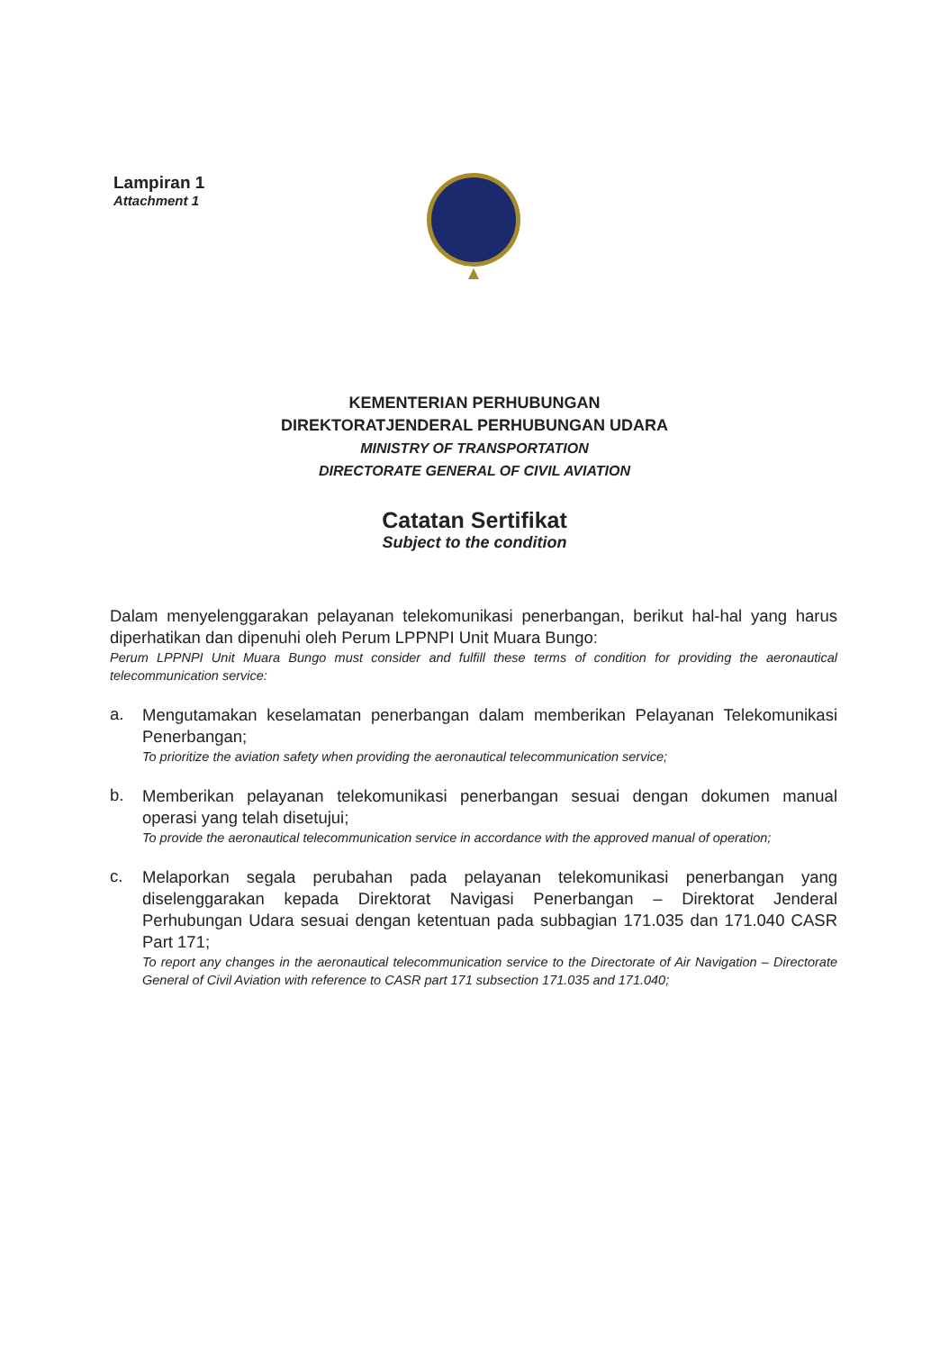Lampiran 1
Attachment 1
KEMENTERIAN PERHUBUNGAN
DIREKTORATJENDERAL PERHUBUNGAN UDARA
MINISTRY OF TRANSPORTATION
DIRECTORATE GENERAL OF CIVIL AVIATION
Catatan Sertifikat
Subject to the condition
Dalam menyelenggarakan pelayanan telekomunikasi penerbangan, berikut hal-hal yang harus diperhatikan dan dipenuhi oleh Perum LPPNPI Unit Muara Bungo:
Perum LPPNPI Unit Muara Bungo must consider and fulfill these terms of condition for providing the aeronautical telecommunication service:
a.
Mengutamakan keselamatan penerbangan dalam memberikan Pelayanan Telekomunikasi Penerbangan;
To prioritize the aviation safety when providing the aeronautical telecommunication service;
b.
Memberikan pelayanan telekomunikasi penerbangan sesuai dengan dokumen manual operasi yang telah disetujui;
To provide the aeronautical telecommunication service in accordance with the approved manual of operation;
c.
Melaporkan segala perubahan pada pelayanan telekomunikasi penerbangan yang diselenggarakan kepada Direktorat Navigasi Penerbangan – Direktorat Jenderal Perhubungan Udara sesuai dengan ketentuan pada subbagian 171.035 dan 171.040 CASR Part 171;
To report any changes in the aeronautical telecommunication service to the Directorate of Air Navigation – Directorate General of Civil Aviation with reference to CASR part 171 subsection 171.035 and 171.040;